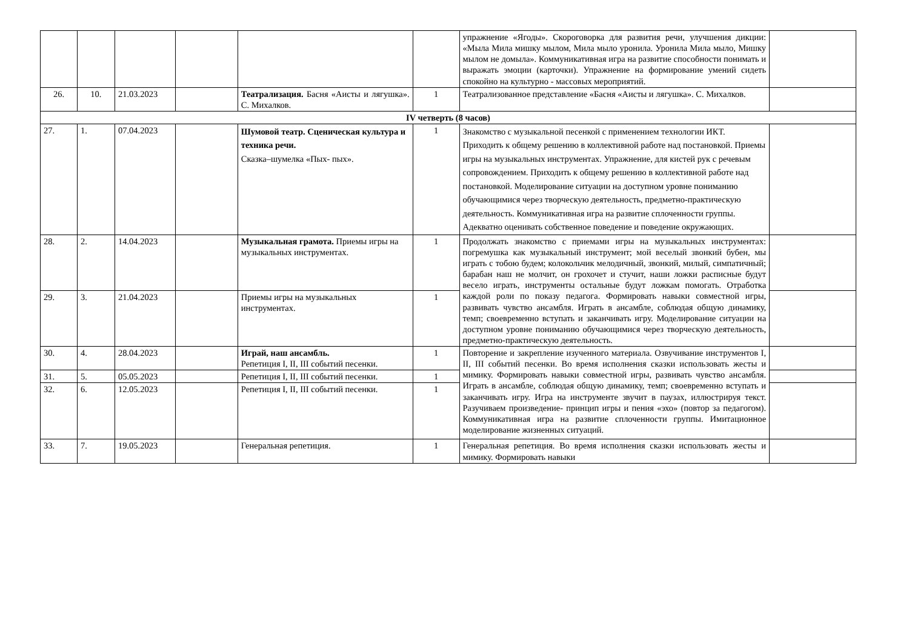| | | | | | | упражнение «Ягоды». Скороговорка для развития речи, улучшения дикции: «Мыла Мила мишку мылом, Мила мыло уронила. Уронила Мила мыло, Мишку мылом не домыла». Коммуникативная игра на развитие способности понимать и выражать эмоции (карточки). Упражнение на формирование умений сидеть спокойно на культурно - массовых мероприятий. | |
| 26. | 10. | 21.03.2023 | | Театрализация. Басня «Аисты и лягушка». С. Михалков. | 1 | Театрализованное представление «Басня «Аисты и лягушка». С. Михалков. | |
| IV четверть (8 часов) | | | | | | | |
| 27. | 1. | 07.04.2023 | | Шумовой театр. Сценическая культура и техника речи. Сказка–шумелка «Пых- пых». | 1 | Знакомство с музыкальной песенкой с применением технологии ИКТ. Приходить к общему решению в коллективной работе над постановкой. Приемы игры на музыкальных инструментах. Упражнение, для кистей рук с речевым сопровождением. Приходить к общему решению в коллективной работе над постановкой. Моделирование ситуации на доступном уровне пониманию обучающимися через творческую деятельность, предметно-практическую деятельность. Коммуникативная игра на развитие сплоченности группы. Адекватно оценивать собственное поведение и поведение окружающих. | |
| 28. | 2. | 14.04.2023 | | Музыкальная грамота. Приемы игры на музыкальных инструментах. | 1 | Продолжать знакомство с приемами игры на музыкальных инструментах: погремушка как музыкальный инструмент; мой веселый звонкий бубен, мы играть с тобою будем; колокольчик мелодичный, звонкий, милый, симпатичный; барабан наш не молчит, он грохочет и стучит, наши ложки расписные будут весело играть, инструменты остальные будут ложкам помогать. Отработка каждой роли по показу педагога. Формировать навыки совместной игры, развивать чувство ансамбля. Играть в ансамбле, соблюдая общую динамику, темп; своевременно вступать и заканчивать игру. Моделирование ситуации на доступном уровне пониманию обучающимися через творческую деятельность, предметно-практическую деятельность. | |
| 29. | 3. | 21.04.2023 | | Приемы игры на музыкальных инструментах. | 1 | | |
| 30. | 4. | 28.04.2023 | | Играй, наш ансамбль. Репетиция I, II, III событий песенки. | 1 | Повторение и закрепление изученного материала. Озвучивание инструментов I, II, III событий песенки. Во время исполнения сказки использовать жесты и мимику. Формировать навыки совместной игры, развивать чувство ансамбля. Играть в ансамбле, соблюдая общую динамику, темп; своевременно вступать и заканчивать игру. Игра на инструменте звучит в паузах, иллюстрируя текст. Разучиваем произведение- принцип игры и пения «эхо» (повтор за педагогом). Коммуникативная игра на развитие сплоченности группы. Имитационное моделирование жизненных ситуаций. | |
| 31. | 5. | 05.05.2023 | | Репетиция I, II, III событий песенки. | 1 | | |
| 32. | 6. | 12.05.2023 | | Репетиция I, II, III событий песенки. | 1 | | |
| 33. | 7. | 19.05.2023 | | Генеральная репетиция. | 1 | Генеральная репетиция. Во время исполнения сказки использовать жесты и мимику. Формировать навыки | |